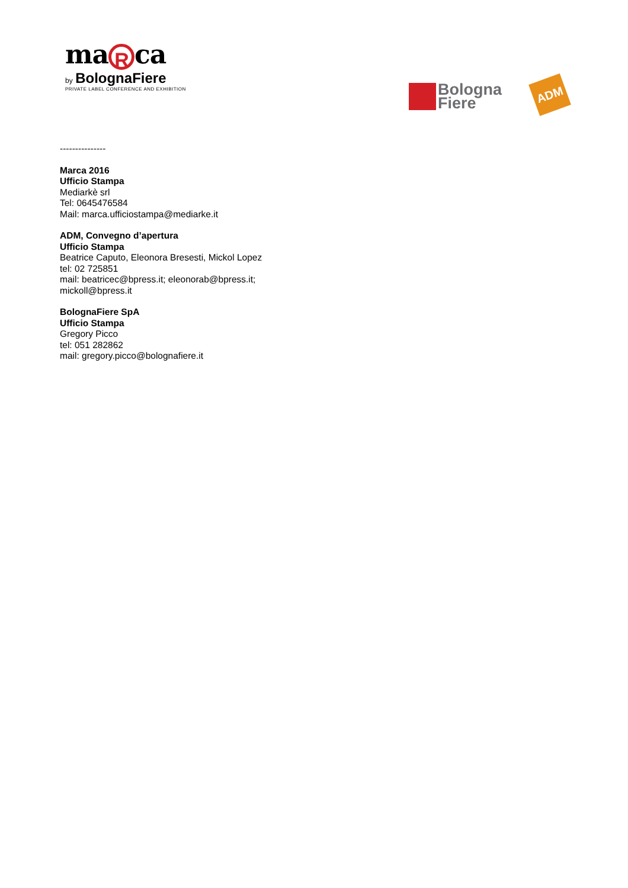ma R ca
by BolognaFiere
PRIVATE LABEL CONFERENCE AND EXHIBITION
Bologna
Fiere
ADM
---------------
Marca 2016
Ufficio Stampa
Mediarkè srl
Tel: 0645476584
Mail: marca.ufficiostampa@mediarke.it
ADM, Convegno d’apertura
Ufficio Stampa
Beatrice Caputo, Eleonora Bresesti, Mickol Lopez
tel: 02 725851
mail: beatricec@bpress.it; eleonorab@bpress.it;
mickoll@bpress.it
BolognaFiere SpA
Ufficio Stampa
Gregory Picco
tel: 051 282862
mail: gregory.picco@bolognafiere.it